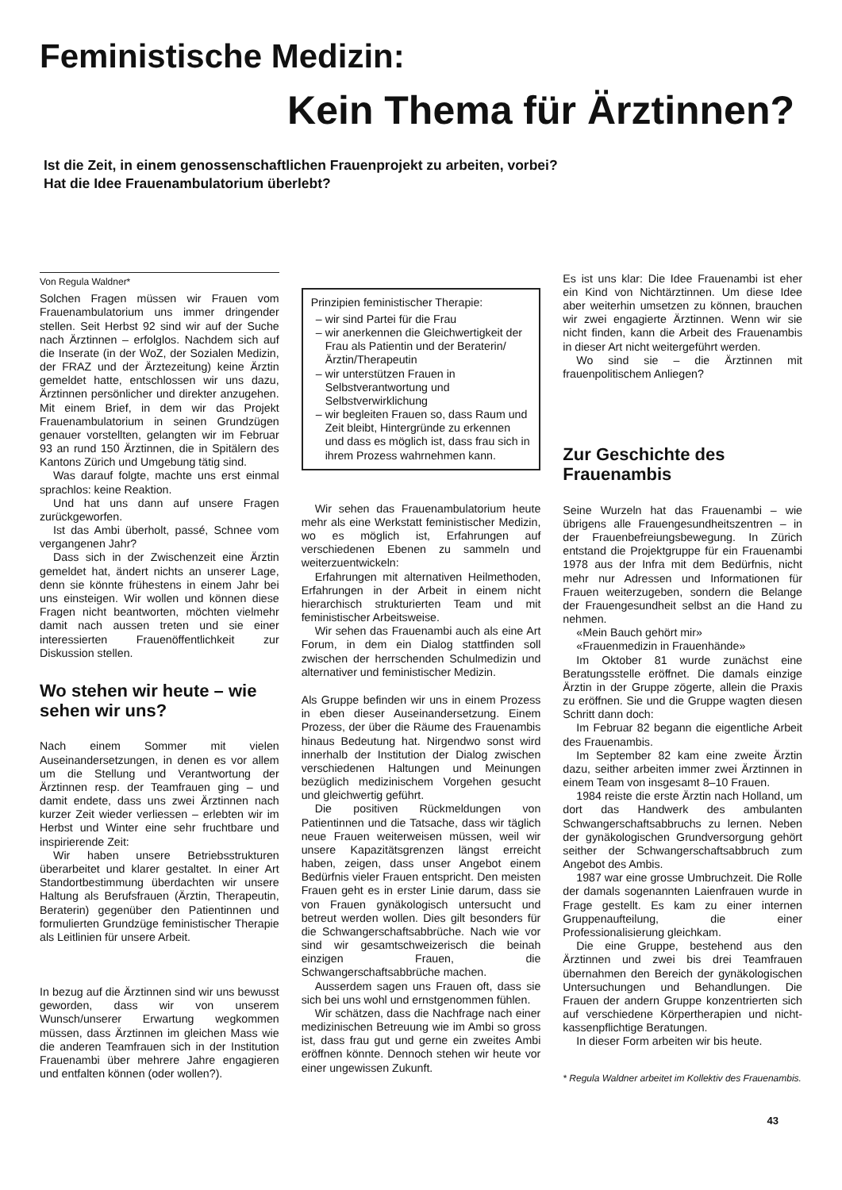Feministische Medizin:
Kein Thema für Ärztinnen?
Ist die Zeit, in einem genossenschaftlichen Frauenprojekt zu arbeiten, vorbei?
Hat die Idee Frauenambulatorium überlebt?
Von Regula Waldner*
Solchen Fragen müssen wir Frauen vom Frauenambulatorium uns immer dringender stellen. Seit Herbst 92 sind wir auf der Suche nach Ärztinnen – erfolglos. Nachdem sich auf die Inserate (in der WoZ, der Sozialen Medizin, der FRAZ und der Ärztezeitung) keine Ärztin gemeldet hatte, entschlossen wir uns dazu, Ärztinnen persönlicher und direkter anzugehen. Mit einem Brief, in dem wir das Projekt Frauenambulatorium in seinen Grundzügen genauer vorstellten, gelangten wir im Februar 93 an rund 150 Ärztinnen, die in Spitälern des Kantons Zürich und Umgebung tätig sind.
Was darauf folgte, machte uns erst einmal sprachlos: keine Reaktion.
Und hat uns dann auf unsere Fragen zurückgeworfen.
Ist das Ambi überholt, passé, Schnee vom vergangenen Jahr?
Dass sich in der Zwischenzeit eine Ärztin gemeldet hat, ändert nichts an unserer Lage, denn sie könnte frühestens in einem Jahr bei uns einsteigen. Wir wollen und können diese Fragen nicht beantworten, möchten vielmehr damit nach aussen treten und sie einer interessierten Frauenöffentlichkeit zur Diskussion stellen.
Wo stehen wir heute – wie sehen wir uns?
Nach einem Sommer mit vielen Auseinandersetzungen, in denen es vor allem um die Stellung und Verantwortung der Ärztinnen resp. der Teamfrauen ging – und damit endete, dass uns zwei Ärztinnen nach kurzer Zeit wieder verliessen – erlebten wir im Herbst und Winter eine sehr fruchtbare und inspirierende Zeit:
Wir haben unsere Betriebsstrukturen überarbeitet und klarer gestaltet. In einer Art Standortbestimmung überdachten wir unsere Haltung als Berufsfrauen (Ärztin, Therapeutin, Beraterin) gegenüber den Patientinnen und formulierten Grundzüge feministischer Therapie als Leitlinien für unsere Arbeit.
In bezug auf die Ärztinnen sind wir uns bewusst geworden, dass wir von unserem Wunsch/unserer Erwartung wegkommen müssen, dass Ärztinnen im gleichen Mass wie die anderen Teamfrauen sich in der Institution Frauenambi über mehrere Jahre engagieren und entfalten können (oder wollen?).
Prinzipien feministischer Therapie:
wir sind Partei für die Frau
wir anerkennen die Gleichwertigkeit der Frau als Patientin und der Beraterin/Ärztin/Therapeutin
wir unterstützen Frauen in Selbstverantwortung und Selbstverwirklichung
wir begleiten Frauen so, dass Raum und Zeit bleibt, Hintergründe zu erkennen und dass es möglich ist, dass frau sich in ihrem Prozess wahrnehmen kann.
Wir sehen das Frauenambulatorium heute mehr als eine Werkstatt feministischer Medizin, wo es möglich ist, Erfahrungen auf verschiedenen Ebenen zu sammeln und weiterzuentwickeln:
Erfahrungen mit alternativen Heilmethoden, Erfahrungen in der Arbeit in einem nicht hierarchisch strukturierten Team und mit feministischer Arbeitsweise.
Wir sehen das Frauenambi auch als eine Art Forum, in dem ein Dialog stattfinden soll zwischen der herrschenden Schulmedizin und alternativer und feministischer Medizin.
Als Gruppe befinden wir uns in einem Prozess in eben dieser Auseinandersetzung. Einem Prozess, der über die Räume des Frauenambis hinaus Bedeutung hat. Nirgendwo sonst wird innerhalb der Institution der Dialog zwischen verschiedenen Haltungen und Meinungen bezüglich medizinischem Vorgehen gesucht und gleichwertig geführt.
Die positiven Rückmeldungen von Patientinnen und die Tatsache, dass wir täglich neue Frauen weiterweisen müssen, weil wir unsere Kapazitätsgrenzen längst erreicht haben, zeigen, dass unser Angebot einem Bedürfnis vieler Frauen entspricht. Den meisten Frauen geht es in erster Linie darum, dass sie von Frauen gynäkologisch untersucht und betreut werden wollen. Dies gilt besonders für die Schwangerschaftsabbrüche. Nach wie vor sind wir gesamtschweizerisch die beinah einzigen Frauen, die Schwangerschaftsabbrüche machen.
Ausserdem sagen uns Frauen oft, dass sie sich bei uns wohl und ernstgenommen fühlen.
Wir schätzen, dass die Nachfrage nach einer medizinischen Betreuung wie im Ambi so gross ist, dass frau gut und gerne ein zweites Ambi eröffnen könnte. Dennoch stehen wir heute vor einer ungewissen Zukunft.
Es ist uns klar: Die Idee Frauenambi ist eher ein Kind von Nichtärztinnen. Um diese Idee aber weiterhin umsetzen zu können, brauchen wir zwei engagierte Ärztinnen. Wenn wir sie nicht finden, kann die Arbeit des Frauenambis in dieser Art nicht weitergeführt werden.
Wo sind sie – die Ärztinnen mit frauenpolitischem Anliegen?
Zur Geschichte des Frauenambis
Seine Wurzeln hat das Frauenambi – wie übrigens alle Frauengesundheitszentren – in der Frauenbefreiungsbewegung. In Zürich entstand die Projektgruppe für ein Frauenambi 1978 aus der Infra mit dem Bedürfnis, nicht mehr nur Adressen und Informationen für Frauen weiterzugeben, sondern die Belange der Frauengesundheit selbst an die Hand zu nehmen.
«Mein Bauch gehört mir»
«Frauenmedizin in Frauenhände»
Im Oktober 81 wurde zunächst eine Beratungsstelle eröffnet. Die damals einzige Ärztin in der Gruppe zögerte, allein die Praxis zu eröffnen. Sie und die Gruppe wagten diesen Schritt dann doch:
Im Februar 82 begann die eigentliche Arbeit des Frauenambis.
Im September 82 kam eine zweite Ärztin dazu, seither arbeiten immer zwei Ärztinnen in einem Team von insgesamt 8–10 Frauen.
1984 reiste die erste Ärztin nach Holland, um dort das Handwerk des ambulanten Schwangerschaftsabbruchs zu lernen. Neben der gynäkologischen Grundversorgung gehört seither der Schwangerschaftsabbruch zum Angebot des Ambis.
1987 war eine grosse Umbruchzeit. Die Rolle der damals sogenannten Laienfrauen wurde in Frage gestellt. Es kam zu einer internen Gruppenaufteilung, die einer Professionalisierung gleichkam.
Die eine Gruppe, bestehend aus den Ärztinnen und zwei bis drei Teamfrauen übernahmen den Bereich der gynäkologischen Untersuchungen und Behandlungen. Die Frauen der andern Gruppe konzentrierten sich auf verschiedene Körpertherapien und nicht-kassenpflichtige Beratungen.
In dieser Form arbeiten wir bis heute.
* Regula Waldner arbeitet im Kollektiv des Frauenambis.
43